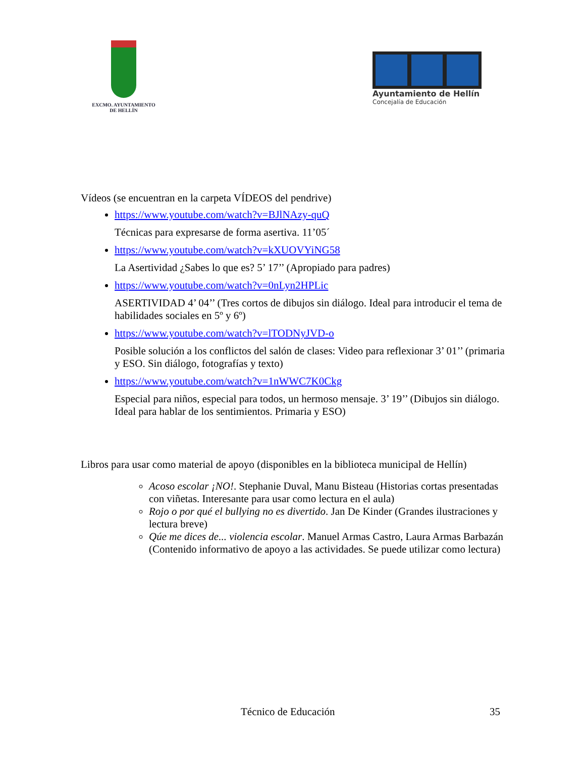EXCMO. AYUNTAMIENTO
DE HELLÍN
Ayuntamiento de Hellín
Concejalía de Educación
Vídeos (se encuentran en la carpeta VÍDEOS del pendrive)
https://www.youtube.com/watch?v=BJlNAzy-quQ
Técnicas para expresarse de forma asertiva. 11’05´
https://www.youtube.com/watch?v=kXUOVYiNG58
La Asertividad ¿Sabes lo que es? 5’ 17’’ (Apropiado para padres)
https://www.youtube.com/watch?v=0nLyn2HPLic
ASERTIVIDAD 4’ 04’’ (Tres cortos de dibujos sin diálogo. Ideal para introducir el tema de habilidades sociales en 5º y 6º)
https://www.youtube.com/watch?v=lTODNyJVD-o
Posible solución a los conflictos del salón de clases: Video para reflexionar 3’ 01’’ (primaria y ESO. Sin diálogo, fotografías y texto)
https://www.youtube.com/watch?v=1nWWC7K0Ckg
Especial para niños, especial para todos, un hermoso mensaje. 3’ 19’’ (Dibujos sin diálogo. Ideal para hablar de los sentimientos. Primaria y ESO)
Libros para usar como material de apoyo (disponibles en la biblioteca municipal de Hellín)
Acoso escolar ¡NO!. Stephanie Duval, Manu Bisteau (Historias cortas presentadas con viñetas. Interesante para usar como lectura en el aula)
Rojo o por qué el bullying no es divertido. Jan De Kinder (Grandes ilustraciones y lectura breve)
Qúe me dices de... violencia escolar. Manuel Armas Castro, Laura Armas Barbazán (Contenido informativo de apoyo a las actividades. Se puede utilizar como lectura)
Técnico de Educación 35